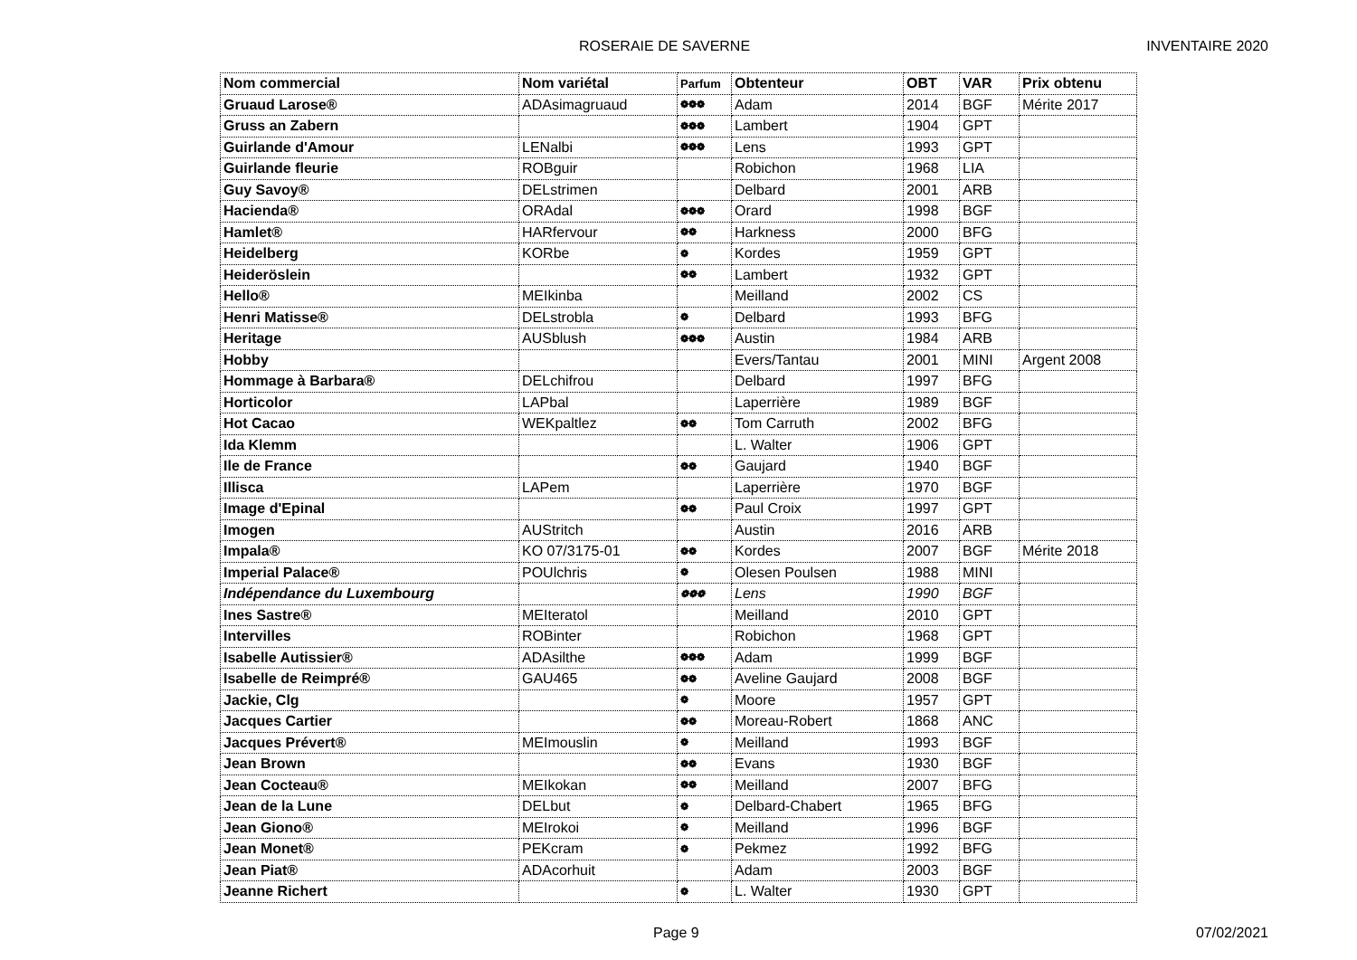ROSERAIE DE SAVERNE INVENTAIRE 2020
| Nom commercial | Nom variétal | Parfum | Obtenteur | OBT | VAR | Prix obtenu |
| --- | --- | --- | --- | --- | --- | --- |
| Gruaud Larose® | ADAsimagruaud | ❁❁❁ | Adam | 2014 | BGF | Mérite 2017 |
| Gruss an Zabern | | ❁❁❁ | Lambert | 1904 | GPT | |
| Guirlande d'Amour | LENalbi | ❁❁❁ | Lens | 1993 | GPT | |
| Guirlande fleurie | ROBguir | | Robichon | 1968 | LIA | |
| Guy Savoy® | DELstrimen | | Delbard | 2001 | ARB | |
| Hacienda® | ORAdal | ❁❁❁ | Orard | 1998 | BGF | |
| Hamlet® | HARfervour | ❁❁ | Harkness | 2000 | BFG | |
| Heidelberg | KORbe | ❁ | Kordes | 1959 | GPT | |
| Heideröslein | | ❁❁ | Lambert | 1932 | GPT | |
| Hello® | MEIkinba | | Meilland | 2002 | CS | |
| Henri Matisse® | DELstrobla | ❁ | Delbard | 1993 | BFG | |
| Heritage | AUSblush | ❁❁❁ | Austin | 1984 | ARB | |
| Hobby | | | Evers/Tantau | 2001 | MINI | Argent 2008 |
| Hommage à Barbara® | DELchifrou | | Delbard | 1997 | BFG | |
| Horticolor | LAPbal | | Laperrière | 1989 | BGF | |
| Hot Cacao | WEKpaltlez | ❁❁ | Tom Carruth | 2002 | BFG | |
| Ida Klemm | | | L. Walter | 1906 | GPT | |
| Ile de France | | ❁❁ | Gaujard | 1940 | BGF | |
| Illisca | LAPem | | Laperrière | 1970 | BGF | |
| Image d'Epinal | | ❁❁ | Paul Croix | 1997 | GPT | |
| Imogen | AUStritch | | Austin | 2016 | ARB | |
| Impala® | KO 07/3175-01 | ❁❁ | Kordes | 2007 | BGF | Mérite 2018 |
| Imperial Palace® | POUlchris | ❁ | Olesen Poulsen | 1988 | MINI | |
| Indépendance du Luxembourg | | ❁❁❁ | Lens | 1990 | BGF | |
| Ines Sastre® | MEIteratol | | Meilland | 2010 | GPT | |
| Intervilles | ROBinter | | Robichon | 1968 | GPT | |
| Isabelle Autissier® | ADAsilthe | ❁❁❁ | Adam | 1999 | BGF | |
| Isabelle de Reimpré® | GAU465 | ❁❁ | Aveline Gaujard | 2008 | BGF | |
| Jackie, Clg | | ❁ | Moore | 1957 | GPT | |
| Jacques Cartier | | ❁❁ | Moreau-Robert | 1868 | ANC | |
| Jacques Prévert® | MEImouslin | ❁ | Meilland | 1993 | BGF | |
| Jean Brown | | ❁❁ | Evans | 1930 | BGF | |
| Jean Cocteau® | MEIkokan | ❁❁ | Meilland | 2007 | BFG | |
| Jean de la Lune | DELbut | ❁ | Delbard-Chabert | 1965 | BFG | |
| Jean Giono® | MEIrokoi | ❁ | Meilland | 1996 | BGF | |
| Jean Monet® | PEKcram | ❁ | Pekmez | 1992 | BFG | |
| Jean Piat® | ADAcorhuit | | Adam | 2003 | BGF | |
| Jeanne Richert | | ❁ | L. Walter | 1930 | GPT | |
Page 9 07/02/2021